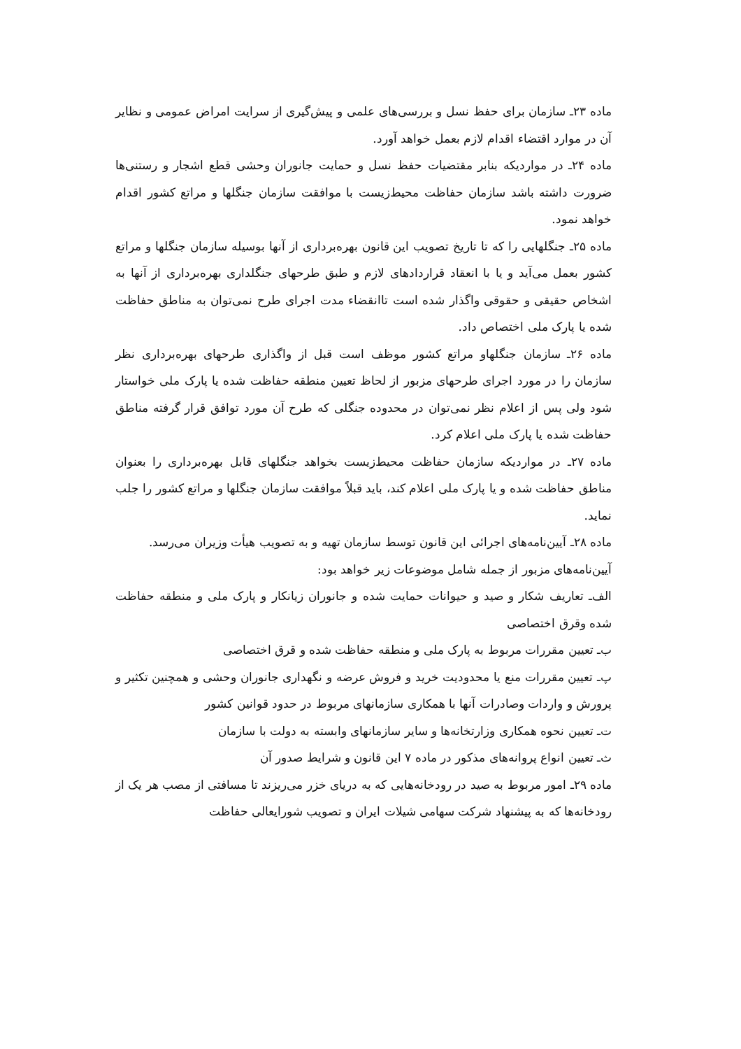ماده ۲۳ـ سازمان برای حفظ نسل و بررسی‌های علمی و پیش‌گیری از سرایت امراض عمومی و نظایر آن در موارد اقتضاء اقدام لازم بعمل خواهد آورد.
ماده ۲۴ـ در مواردیکه بنابر مقتضیات حفظ نسل و حمایت جانوران وحشی قطع اشجار و رستنی‌ها ضرورت داشته باشد سازمان حفاظت محیط‌زیست با موافقت سازمان جنگلها و مراتع کشور اقدام خواهد نمود.
ماده ۲۵ـ جنگلهایی را که تا تاریخ تصویب این قانون بهره‌برداری از آنها بوسیله سازمان جنگلها و مراتع کشور بعمل می‌آید و یا با انعقاد قراردادهای لازم و طبق طرحهای جنگلداری بهره‌برداری از آنها به اشخاص حقیقی و حقوقی واگذار شده است تاانقضاء مدت اجرای طرح نمی‌توان به مناطق حفاظت شده یا پارک ملی اختصاص داد.
ماده ۲۶ـ سازمان جنگلهاو مراتع کشور موظف است قبل از واگذاری طرحهای بهره‌برداری نظر سازمان را در مورد اجرای طرحهای مزبور از لحاظ تعیین منطقه حفاظت شده یا پارک ملی خواستار شود ولی پس از اعلام نظر نمی‌توان در محدوده جنگلی که طرح آن مورد توافق قرار گرفته مناطق حفاظت شده یا پارک ملی اعلام کرد.
ماده ۲۷ـ در مواردیکه سازمان حفاظت محیط‌زیست بخواهد جنگلهای قابل بهره‌برداری را بعنوان مناطق حفاظت شده و یا پارک ملی اعلام کند، باید قبلاً موافقت سازمان جنگلها و مراتع کشور را جلب نماید.
ماده ۲۸ـ آیین‌نامه‌های اجرائی این قانون توسط سازمان تهیه و به تصویب هیأت وزیران می‌رسد.
آیین‌نامه‌های مزبور از جمله شامل موضوعات زیر خواهد بود:
الف‌ـ تعاریف شکار و صید و حیوانات حمایت شده و جانوران زیانکار و پارک ملی و منطقه حفاظت شده وقرق اختصاصی
ب‌ـ تعیین مقررات مربوط به پارک ملی و منطقه حفاظت شده و قرق اختصاصی
پ‌ـ تعیین مقررات منع یا محدودیت خرید و فروش عرضه و نگهداری جانوران وحشی و همچنین تکثیر و پرورش و واردات وصادرات آنها با همکاری سازمانهای مربوط در حدود قوانین کشور
ت‌ـ تعیین نحوه همکاری وزارتخانه‌ها و سایر سازمانهای وابسته به دولت با سازمان
ث‌ـ تعیین انواع پروانه‌های مذکور در ماده ۷ این قانون و شرایط صدور آن
ماده ۲۹ـ امور مربوط به صید در رودخانه‌هایی که به دریای خزر می‌ریزند تا مسافتی از مصب هر یک از رودخانه‌ها که به پیشنهاد شرکت سهامی شیلات ایران و تصویب شورایعالی حفاظت